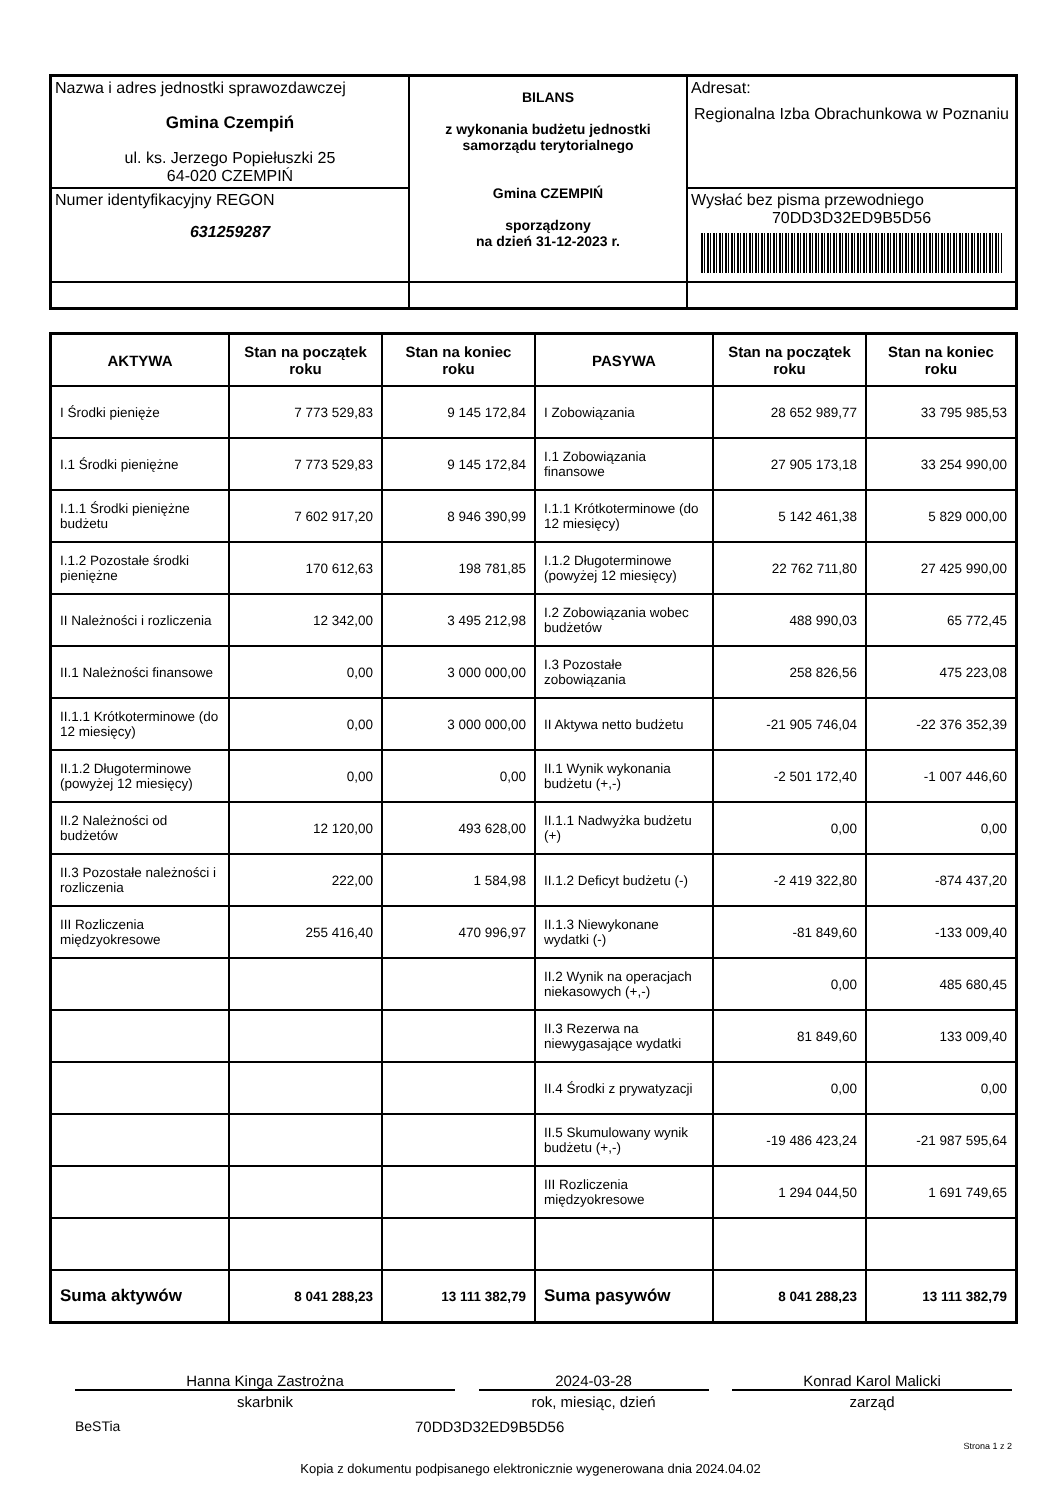| Nazwa i adres jednostki sprawozdawczej Gmina Czempiń ul. ks. Jerzego Popiełuszki 25 64-020 CZEMPIŃ | BILANS z wykonania budżetu jednostki samorządu terytorialnego Gmina CZEMPIŃ sporządzony na dzień 31-12-2023 r. | Adresat: Regionalna Izba Obrachunkowa w Poznaniu |
| Numer identyfikacyjny REGON 631259287 | | Wysłać bez pisma przewodniego 70DD3D32ED9B5D56 |
| AKTYWA | Stan na początek roku | Stan na koniec roku | PASYWA | Stan na początek roku | Stan na koniec roku |
| --- | --- | --- | --- | --- | --- |
| I Środki pienięże | 7 773 529,83 | 9 145 172,84 | I Zobowiązania | 28 652 989,77 | 33 795 985,53 |
| I.1 Środki pieniężne | 7 773 529,83 | 9 145 172,84 | I.1 Zobowiązania finansowe | 27 905 173,18 | 33 254 990,00 |
| I.1.1 Środki pieniężne budżetu | 7 602 917,20 | 8 946 390,99 | I.1.1 Krótkoterminowe (do 12 miesięcy) | 5 142 461,38 | 5 829 000,00 |
| I.1.2 Pozostałe środki pieniężne | 170 612,63 | 198 781,85 | I.1.2 Długoterminowe (powyżej 12 miesięcy) | 22 762 711,80 | 27 425 990,00 |
| II Należności i rozliczenia | 12 342,00 | 3 495 212,98 | I.2 Zobowiązania wobec budżetów | 488 990,03 | 65 772,45 |
| II.1 Należności finansowe | 0,00 | 3 000 000,00 | I.3 Pozostałe zobowiązania | 258 826,56 | 475 223,08 |
| II.1.1 Krótkoterminowe (do 12 miesięcy) | 0,00 | 3 000 000,00 | II Aktywa netto budżetu | -21 905 746,04 | -22 376 352,39 |
| II.1.2 Długoterminowe (powyżej 12 miesięcy) | 0,00 | 0,00 | II.1 Wynik wykonania budżetu (+,-) | -2 501 172,40 | -1 007 446,60 |
| II.2 Należności od budżetów | 12 120,00 | 493 628,00 | II.1.1 Nadwyżka budżetu (+) | 0,00 | 0,00 |
| II.3 Pozostałe należności i rozliczenia | 222,00 | 1 584,98 | II.1.2 Deficyt budżetu (-) | -2 419 322,80 | -874 437,20 |
| III Rozliczenia międzyokresowe | 255 416,40 | 470 996,97 | II.1.3 Niewykonane wydatki (-) | -81 849,60 | -133 009,40 |
| | | | II.2 Wynik na operacjach niekasowych (+,-) | 0,00 | 485 680,45 |
| | | | II.3 Rezerwa na niewygasające wydatki | 81 849,60 | 133 009,40 |
| | | | II.4 Środki z prywatyzacji | 0,00 | 0,00 |
| | | | II.5 Skumulowany wynik budżetu (+,-) | -19 486 423,24 | -21 987 595,64 |
| | | | III Rozliczenia międzyokresowe | 1 294 044,50 | 1 691 749,65 |
| Suma aktywów | 8 041 288,23 | 13 111 382,79 | Suma pasywów | 8 041 288,23 | 13 111 382,79 |
Hanna Kinga Zastrożna
skarbnik
2024-03-28
rok, miesiąc, dzień
Konrad Karol Malicki
zarząd
BeSTia 70DD3D32ED9B5D56
Strona 1 z 2
Kopia z dokumentu podpisanego elektronicznie wygenerowana dnia 2024.04.02